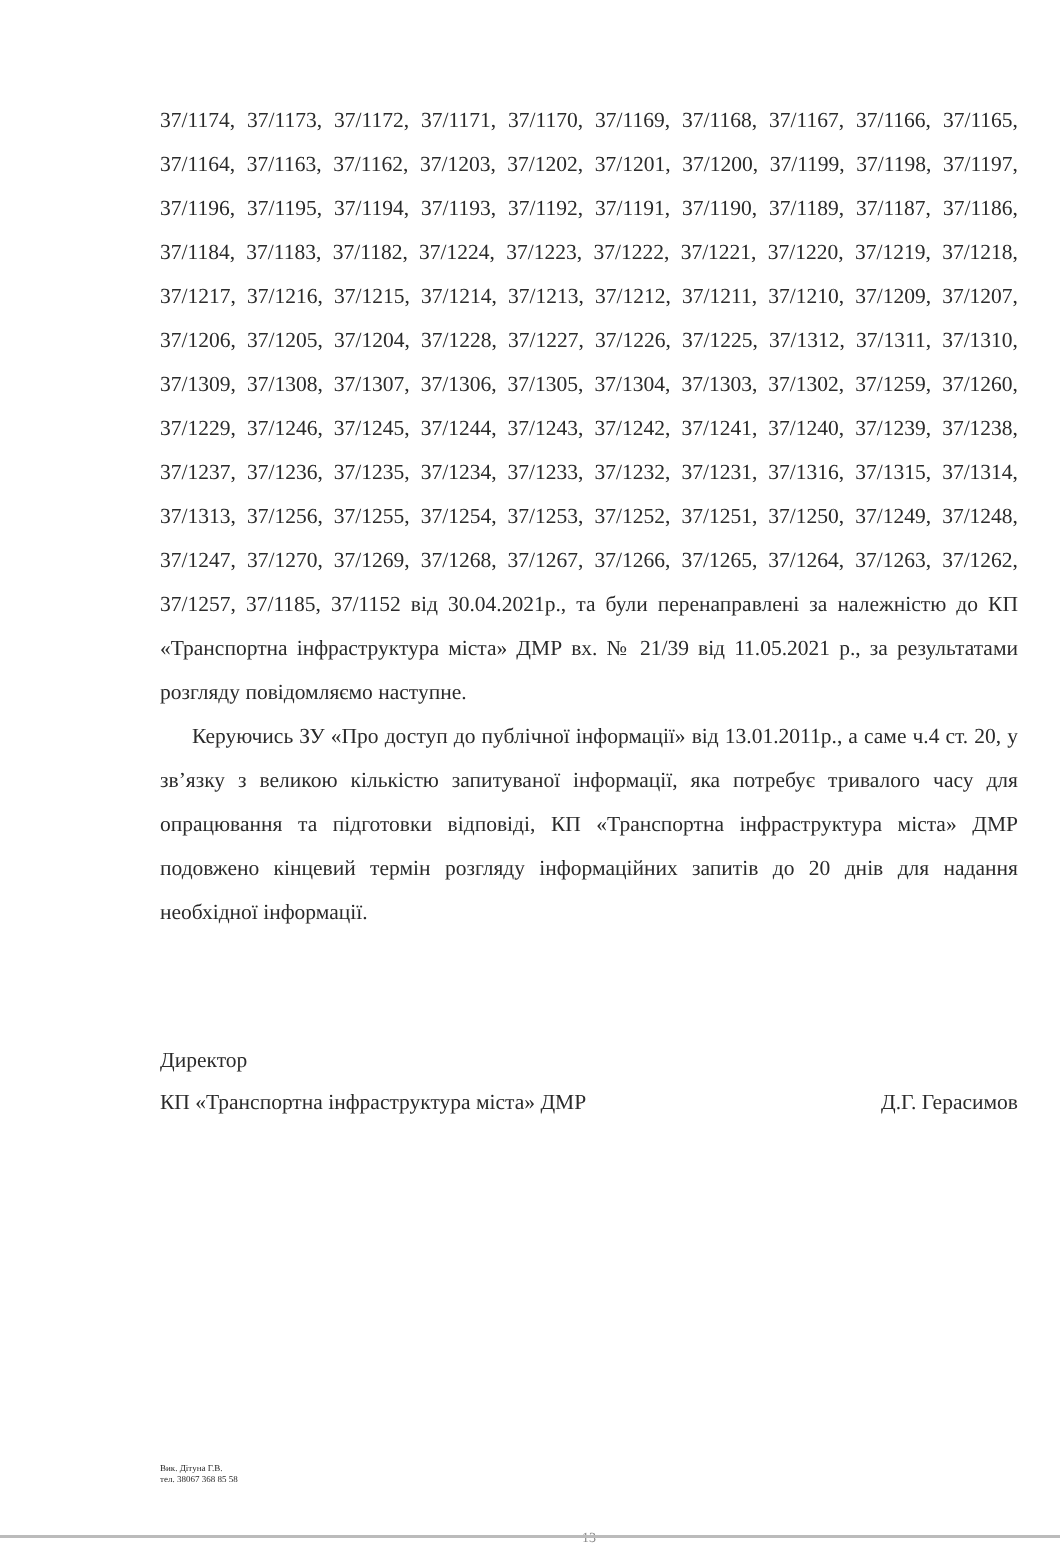37/1174, 37/1173, 37/1172, 37/1171, 37/1170, 37/1169, 37/1168, 37/1167, 37/1166, 37/1165, 37/1164, 37/1163, 37/1162, 37/1203, 37/1202, 37/1201, 37/1200, 37/1199, 37/1198, 37/1197, 37/1196, 37/1195, 37/1194, 37/1193, 37/1192, 37/1191, 37/1190, 37/1189, 37/1187, 37/1186, 37/1184, 37/1183, 37/1182, 37/1224, 37/1223, 37/1222, 37/1221, 37/1220, 37/1219, 37/1218, 37/1217, 37/1216, 37/1215, 37/1214, 37/1213, 37/1212, 37/1211, 37/1210, 37/1209, 37/1207, 37/1206, 37/1205, 37/1204, 37/1228, 37/1227, 37/1226, 37/1225, 37/1312, 37/1311, 37/1310, 37/1309, 37/1308, 37/1307, 37/1306, 37/1305, 37/1304, 37/1303, 37/1302, 37/1259, 37/1260, 37/1229, 37/1246, 37/1245, 37/1244, 37/1243, 37/1242, 37/1241, 37/1240, 37/1239, 37/1238, 37/1237, 37/1236, 37/1235, 37/1234, 37/1233, 37/1232, 37/1231, 37/1316, 37/1315, 37/1314, 37/1313, 37/1256, 37/1255, 37/1254, 37/1253, 37/1252, 37/1251, 37/1250, 37/1249, 37/1248, 37/1247, 37/1270, 37/1269, 37/1268, 37/1267, 37/1266, 37/1265, 37/1264, 37/1263, 37/1262, 37/1257, 37/1185, 37/1152 від 30.04.2021р., та були перенаправлені за належністю до КП «Транспортна інфраструктура міста» ДМР вх. № 21/39 від 11.05.2021 р., за результатами розгляду повідомляємо наступне.
Керуючись ЗУ «Про доступ до публічної інформації» від 13.01.2011р., а саме ч.4 ст. 20, у зв’язку з великою кількістю запитуваної інформації, яка потребує тривалого часу для опрацювання та підготовки відповіді, КП «Транспортна інфраструктура міста» ДМР подовжено кінцевий термін розгляду інформаційних запитів до 20 днів для надання необхідної інформації.
Директор
КП «Транспортна інфраструктура міста» ДМР Д.Г. Герасимов
Вик. Дітуна Г.В.
тел. 38067 368 85 58
13